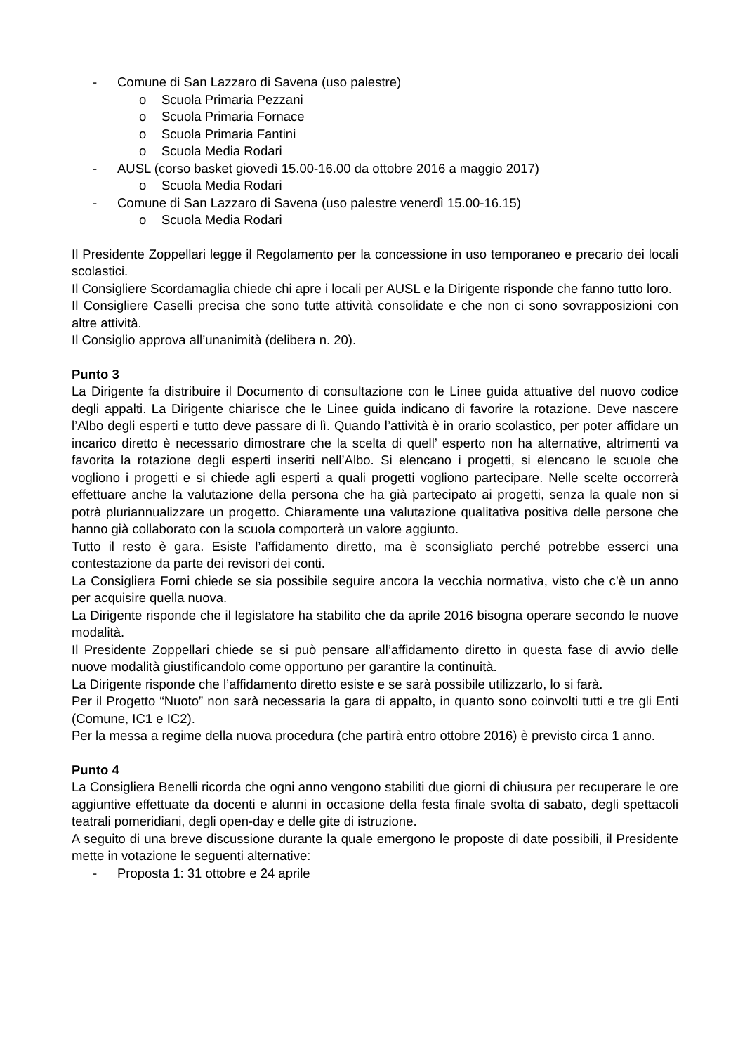- Comune di San Lazzaro di Savena (uso palestre)
o Scuola Primaria Pezzani
o Scuola Primaria Fornace
o Scuola Primaria Fantini
o Scuola Media Rodari
- AUSL (corso basket giovedì 15.00-16.00 da ottobre 2016 a maggio 2017)
o Scuola Media Rodari
- Comune di San Lazzaro di Savena (uso palestre venerdì 15.00-16.15)
o Scuola Media Rodari
Il Presidente Zoppellari legge il Regolamento per la concessione in uso temporaneo e precario dei locali scolastici.
Il Consigliere Scordamaglia chiede chi apre i locali per AUSL e la Dirigente risponde che fanno tutto loro.
Il Consigliere Caselli precisa che sono tutte attività consolidate e che non ci sono sovrapposizioni con altre attività.
Il Consiglio approva all’unanimità (delibera n. 20).
Punto 3
La Dirigente fa distribuire il Documento di consultazione con le Linee guida attuative del nuovo codice degli appalti. La Dirigente chiarisce che le Linee guida indicano di favorire la rotazione. Deve nascere l’Albo degli esperti e tutto deve passare di lì. Quando l’attività è in orario scolastico, per poter affidare un incarico diretto è necessario dimostrare che la scelta di quell’ esperto non ha alternative, altrimenti va favorita la rotazione degli esperti inseriti nell’Albo. Si elencano i progetti, si elencano le scuole che vogliono i progetti e si chiede agli esperti a quali progetti vogliono partecipare. Nelle scelte occorrerà effettuare anche la valutazione della persona che ha già partecipato ai progetti, senza la quale non si potrà pluriannualizzare un progetto. Chiaramente una valutazione qualitativa positiva delle persone che hanno già collaborato con la scuola comporterà un valore aggiunto.
Tutto il resto è gara. Esiste l’affidamento diretto, ma è sconsigliato perché potrebbe esserci una contestazione da parte dei revisori dei conti.
La Consigliera Forni chiede se sia possibile seguire ancora la vecchia normativa, visto che c’è un anno per acquisire quella nuova.
La Dirigente risponde che il legislatore ha stabilito che da aprile 2016 bisogna operare secondo le nuove modalità.
Il Presidente Zoppellari chiede se si può pensare all’affidamento diretto in questa fase di avvio delle nuove modalità giustificandolo come opportuno per garantire la continuità.
La Dirigente risponde che l’affidamento diretto esiste e se sarà possibile utilizzarlo, lo si farà.
Per il Progetto “Nuoto” non sarà necessaria la gara di appalto, in quanto sono coinvolti tutti e tre gli Enti (Comune, IC1 e IC2).
Per la messa a regime della nuova procedura (che partirà entro ottobre 2016) è previsto circa 1 anno.
Punto 4
La Consigliera Benelli ricorda che ogni anno vengono stabiliti due giorni di chiusura per recuperare le ore aggiuntive effettuate da docenti e alunni in occasione della festa finale svolta di sabato, degli spettacoli teatrali pomeridiani, degli open-day e delle gite di istruzione.
A seguito di una breve discussione durante la quale emergono le proposte di date possibili, il Presidente mette in votazione le seguenti alternative:
- Proposta 1: 31 ottobre e 24 aprile